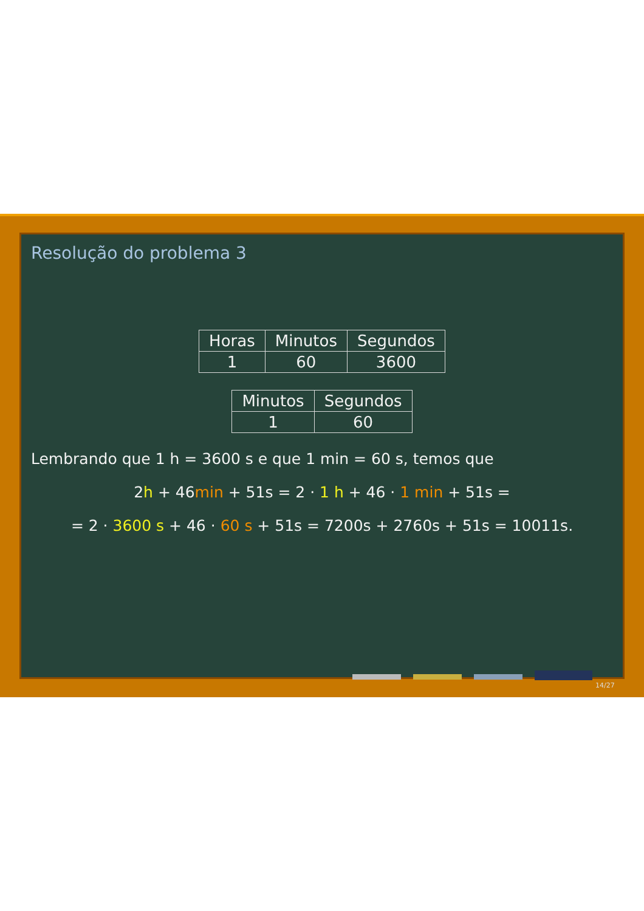Resolução do problema 3
| Horas | Minutos | Segundos |
| 1 | 60 | 3600 |
| Minutos | Segundos |
| 1 | 60 |
Lembrando que 1 h = 3600 s e que 1 min = 60 s, temos que
2h + 46min + 51s = 2 · 1 h + 46 · 1 min + 51s =
= 2 · 3600 s + 46 · 60 s + 51s = 7200s + 2760s + 51s = 10011s.
14/27